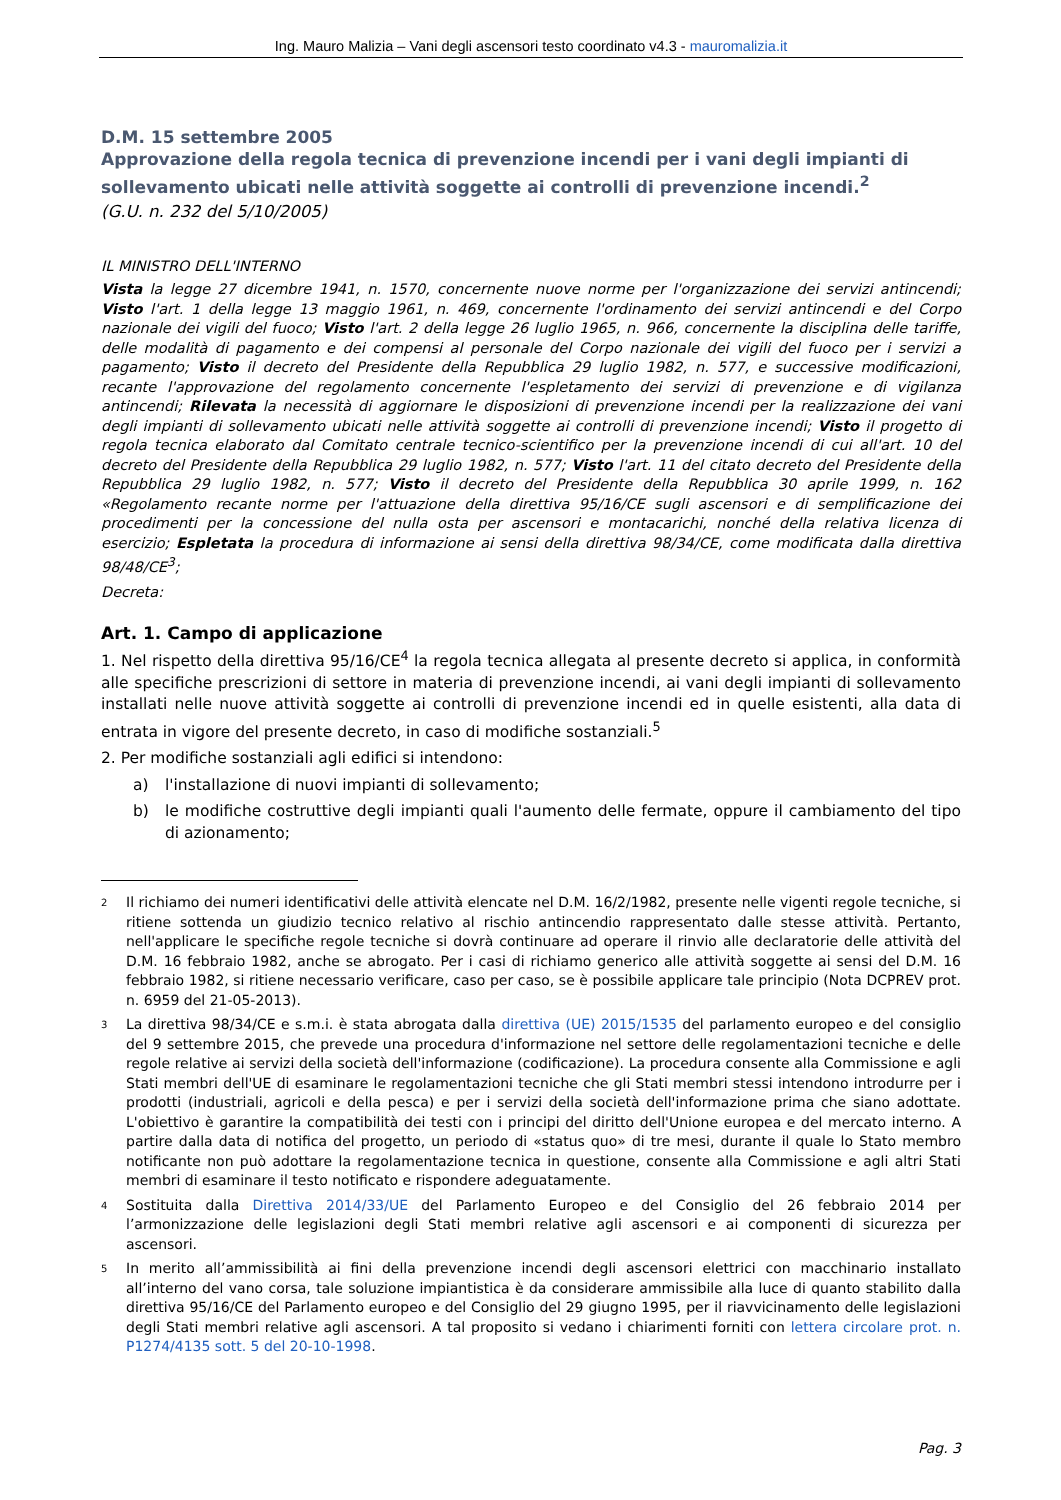Ing. Mauro Malizia – Vani degli ascensori testo coordinato v4.3 - mauromalizia.it
D.M. 15 settembre 2005
Approvazione della regola tecnica di prevenzione incendi per i vani degli impianti di sollevamento ubicati nelle attività soggette ai controlli di prevenzione incendi.<sup>2</sup>
(G.U. n. 232 del 5/10/2005)
IL MINISTRO DELL'INTERNO
Vista la legge 27 dicembre 1941, n. 1570, concernente nuove norme per l'organizzazione dei servizi antincendi; Visto l'art. 1 della legge 13 maggio 1961, n. 469, concernente l'ordinamento dei servizi antincendi e del Corpo nazionale dei vigili del fuoco; Visto l'art. 2 della legge 26 luglio 1965, n. 966, concernente la disciplina delle tariffe, delle modalità di pagamento e dei compensi al personale del Corpo nazionale dei vigili del fuoco per i servizi a pagamento; Visto il decreto del Presidente della Repubblica 29 luglio 1982, n. 577, e successive modificazioni, recante l'approvazione del regolamento concernente l'espletamento dei servizi di prevenzione e di vigilanza antincendi; Rilevata la necessità di aggiornare le disposizioni di prevenzione incendi per la realizzazione dei vani degli impianti di sollevamento ubicati nelle attività soggette ai controlli di prevenzione incendi; Visto il progetto di regola tecnica elaborato dal Comitato centrale tecnico-scientifico per la prevenzione incendi di cui all'art. 10 del decreto del Presidente della Repubblica 29 luglio 1982, n. 577; Visto l'art. 11 del citato decreto del Presidente della Repubblica 29 luglio 1982, n. 577; Visto il decreto del Presidente della Repubblica 30 aprile 1999, n. 162 «Regolamento recante norme per l'attuazione della direttiva 95/16/CE sugli ascensori e di semplificazione dei procedimenti per la concessione del nulla osta per ascensori e montacarichi, nonché della relativa licenza di esercizio; Espletata la procedura di informazione ai sensi della direttiva 98/34/CE, come modificata dalla direttiva 98/48/CE<sup>3</sup>;
Decreta:
Art. 1. Campo di applicazione
1. Nel rispetto della direttiva 95/16/CE<sup>4</sup> la regola tecnica allegata al presente decreto si applica, in conformità alle specifiche prescrizioni di settore in materia di prevenzione incendi, ai vani degli impianti di sollevamento installati nelle nuove attività soggette ai controlli di prevenzione incendi ed in quelle esistenti, alla data di entrata in vigore del presente decreto, in caso di modifiche sostanziali.<sup>5</sup>
2. Per modifiche sostanziali agli edifici si intendono:
a) l'installazione di nuovi impianti di sollevamento;
b) le modifiche costruttive degli impianti quali l'aumento delle fermate, oppure il cambiamento del tipo di azionamento;
<sup>2</sup> Il richiamo dei numeri identificativi delle attività elencate nel D.M. 16/2/1982, presente nelle vigenti regole tecniche, si ritiene sottenda un giudizio tecnico relativo al rischio antincendio rappresentato dalle stesse attività. Pertanto, nell'applicare le specifiche regole tecniche si dovrà continuare ad operare il rinvio alle declaratorie delle attività del D.M. 16 febbraio 1982, anche se abrogato. Per i casi di richiamo generico alle attività soggette ai sensi del D.M. 16 febbraio 1982, si ritiene necessario verificare, caso per caso, se è possibile applicare tale principio (Nota DCPREV prot. n. 6959 del 21-05-2013).
<sup>3</sup> La direttiva 98/34/CE e s.m.i. è stata abrogata dalla direttiva (UE) 2015/1535 del parlamento europeo e del consiglio del 9 settembre 2015, che prevede una procedura d'informazione nel settore delle regolamentazioni tecniche e delle regole relative ai servizi della società dell'informazione (codificazione). La procedura consente alla Commissione e agli Stati membri dell'UE di esaminare le regolamentazioni tecniche che gli Stati membri stessi intendono introdurre per i prodotti (industriali, agricoli e della pesca) e per i servizi della società dell'informazione prima che siano adottate. L'obiettivo è garantire la compatibilità dei testi con i principi del diritto dell'Unione europea e del mercato interno. A partire dalla data di notifica del progetto, un periodo di «status quo» di tre mesi, durante il quale lo Stato membro notificante non può adottare la regolamentazione tecnica in questione, consente alla Commissione e agli altri Stati membri di esaminare il testo notificato e rispondere adeguatamente.
<sup>4</sup> Sostituita dalla Direttiva 2014/33/UE del Parlamento Europeo e del Consiglio del 26 febbraio 2014 per l’armonizzazione delle legislazioni degli Stati membri relative agli ascensori e ai componenti di sicurezza per ascensori.
<sup>5</sup> In merito all’ammissibilità ai fini della prevenzione incendi degli ascensori elettrici con macchinario installato all’interno del vano corsa, tale soluzione impiantistica è da considerare ammissibile alla luce di quanto stabilito dalla direttiva 95/16/CE del Parlamento europeo e del Consiglio del 29 giugno 1995, per il riavvicinamento delle legislazioni degli Stati membri relative agli ascensori. A tal proposito si vedano i chiarimenti forniti con lettera circolare prot. n. P1274/4135 sott. 5 del 20-10-1998.
Pag. 3